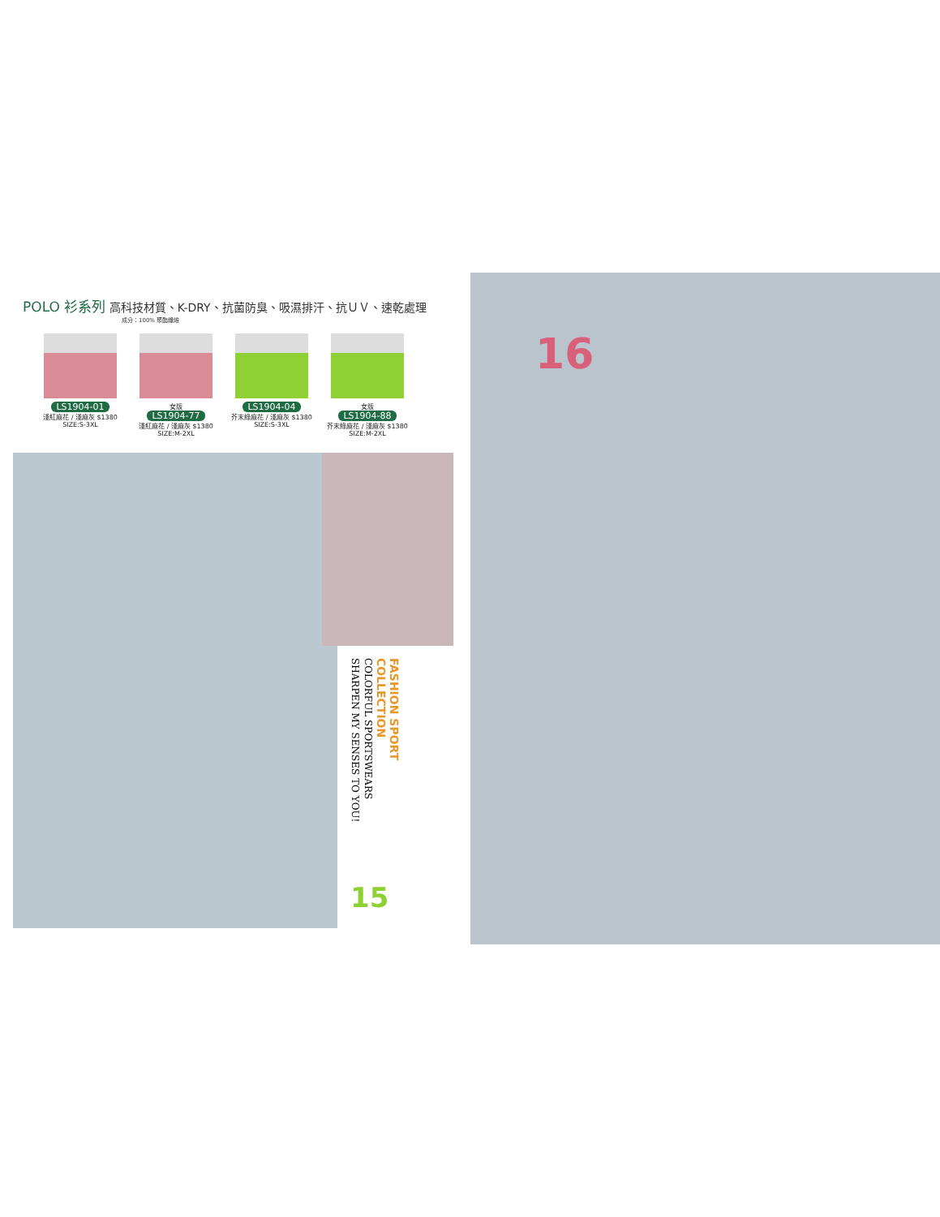POLO 衫系列 高科技材質、K-DRY、抗菌防臭、吸濕排汗、抗ＵＶ、速乾處理
成分：100% 聚酯纖維
LS1904-01
淺紅麻花 / 淺麻灰 $1380
SIZE:S-3XL
女版
LS1904-77
淺紅麻花 / 淺麻灰 $1380
SIZE:M-2XL
LS1904-04
芥末綠麻花 / 淺麻灰 $1380
SIZE:S-3XL
女版
LS1904-88
芥末綠麻花 / 淺麻灰 $1380
SIZE:M-2XL
FASHION SPORT
COLLECTION
COLORFUL SPORTSWEARS
SHARPEN MY SENSES TO YOU!
15
16